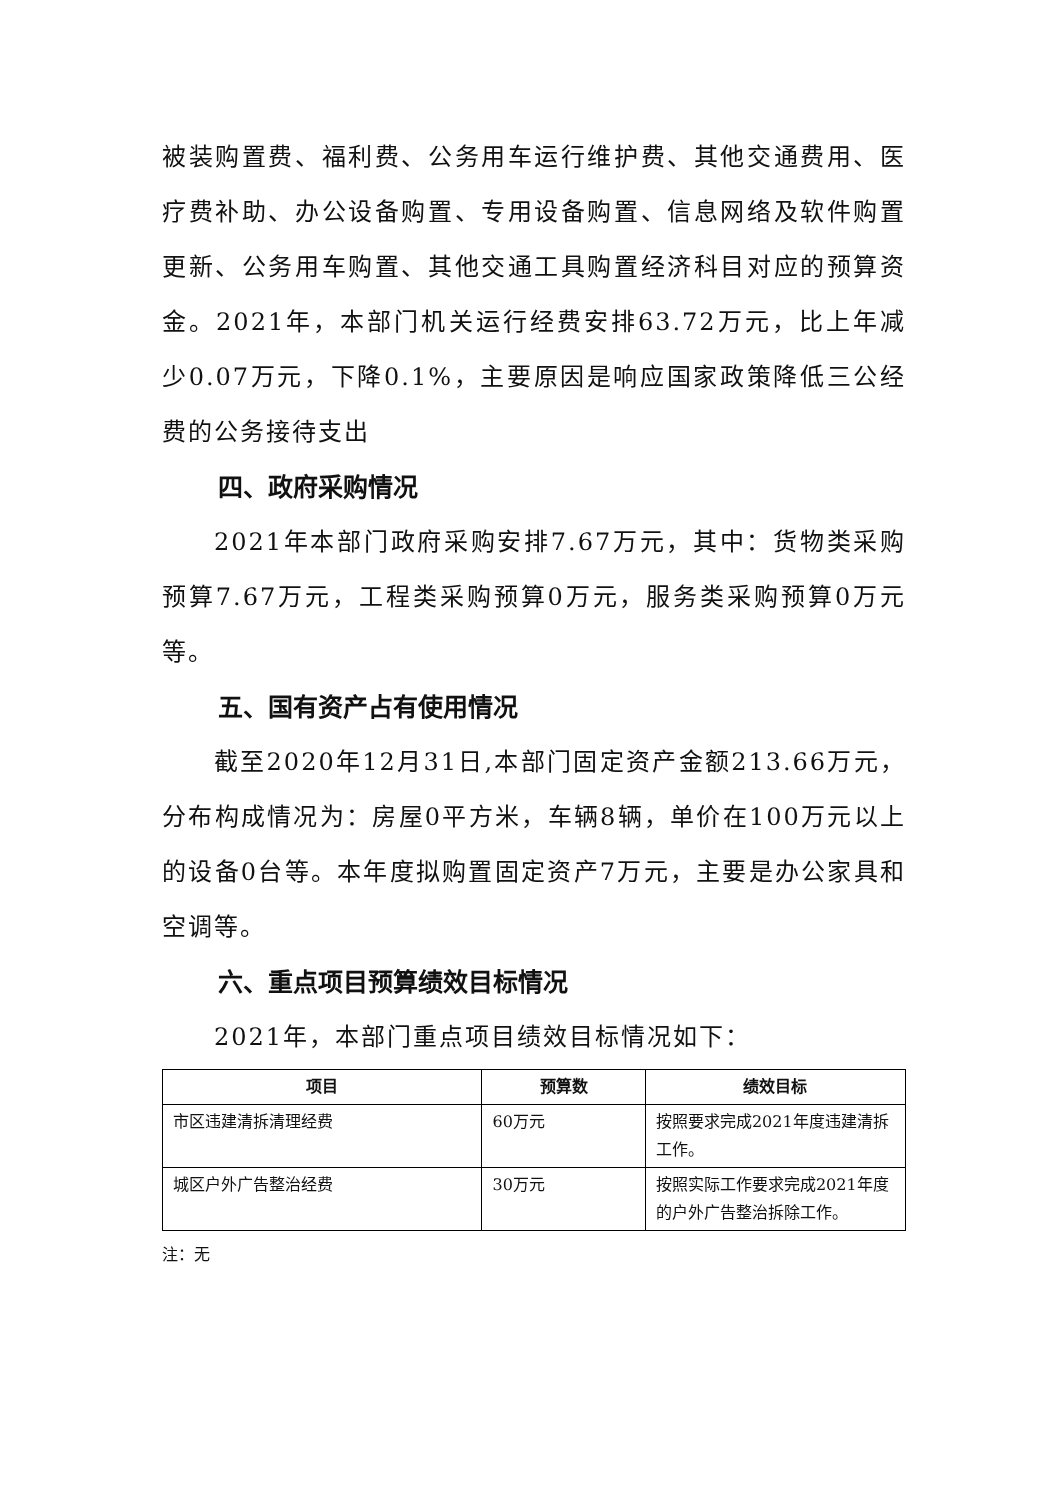被装购置费、福利费、公务用车运行维护费、其他交通费用、医疗费补助、办公设备购置、专用设备购置、信息网络及软件购置更新、公务用车购置、其他交通工具购置经济科目对应的预算资金。2021年，本部门机关运行经费安排63.72万元，比上年减少0.07万元，下降0.1%，主要原因是响应国家政策降低三公经费的公务接待支出
四、政府采购情况
2021年本部门政府采购安排7.67万元，其中：货物类采购预算7.67万元，工程类采购预算0万元，服务类采购预算0万元等。
五、国有资产占有使用情况
截至2020年12月31日,本部门固定资产金额213.66万元，分布构成情况为：房屋0平方米，车辆8辆，单价在100万元以上的设备0台等。本年度拟购置固定资产7万元，主要是办公家具和空调等。
六、重点项目预算绩效目标情况
2021年，本部门重点项目绩效目标情况如下：
| 项目 | 预算数 | 绩效目标 |
| --- | --- | --- |
| 市区违建清拆清理经费 | 60万元 | 按照要求完成2021年度违建清拆工作。 |
| 城区户外广告整治经费 | 30万元 | 按照实际工作要求完成2021年度的户外广告整治拆除工作。 |
注：无